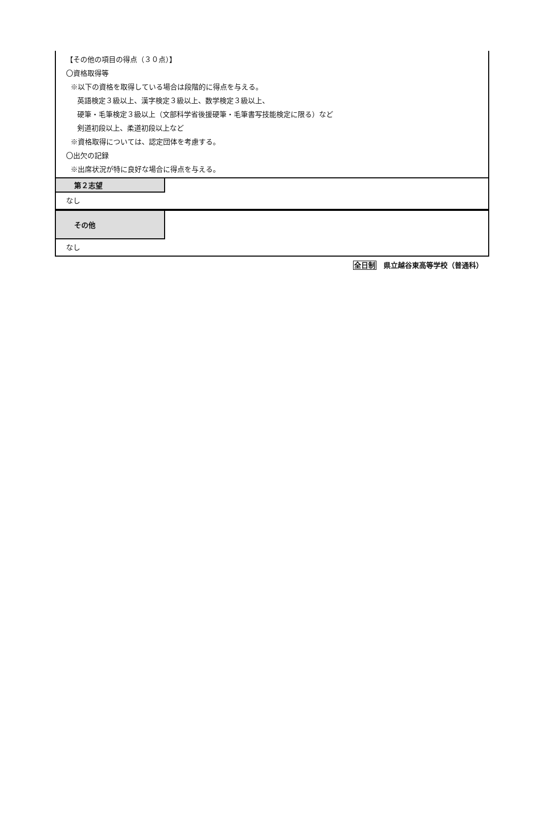【その他の項目の得点（３０点）】
〇資格取得等
※以下の資格を取得している場合は段階的に得点を与える。
英語検定３級以上、漢字検定３級以上、数学検定３級以上、
硬筆・毛筆検定３級以上（文部科学省後援硬筆・毛筆書写技能検定に限る）など
剣道初段以上、柔道初段以上など
※資格取得については、認定団体を考慮する。
〇出欠の記録
※出席状況が特に良好な場合に得点を与える。
第２志望
なし
その他
なし
全日制 県立越谷東高等学校（普通科）